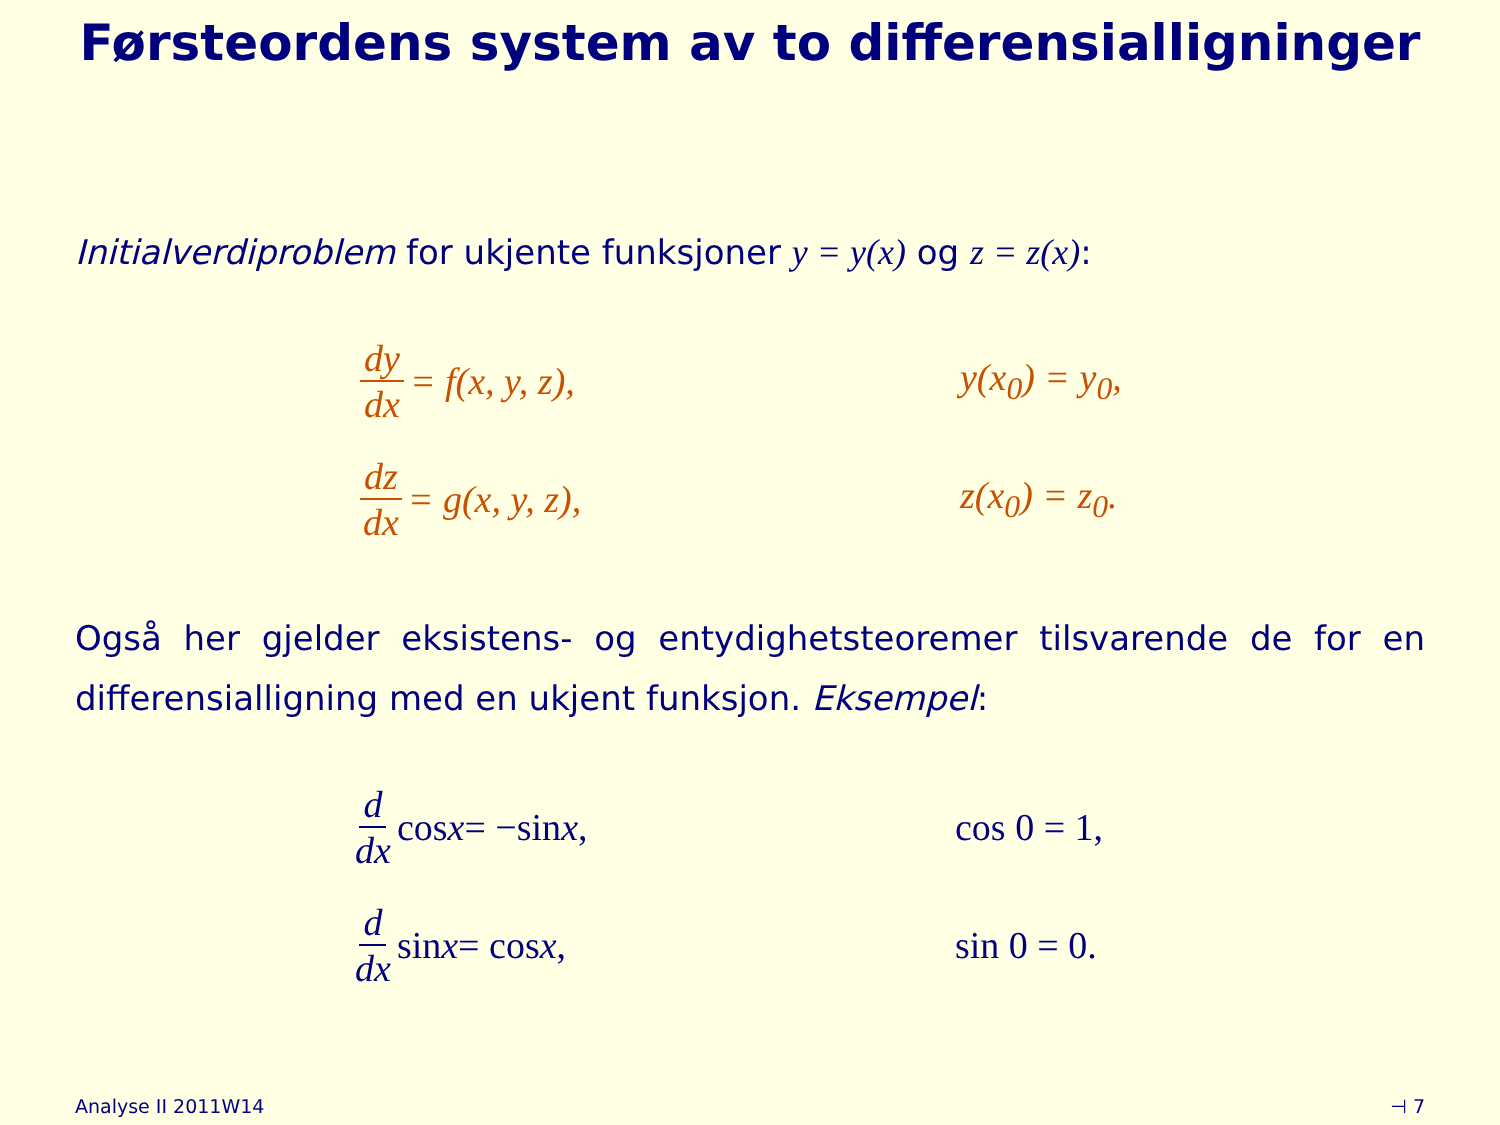Førsteordens system av to differensialligninger
Initialverdiproblem for ukjente funksjoner y = y(x) og z = z(x):
dy dx = f(x, y, z),
y(x<sub>0</sub>) = y<sub>0</sub>,
dz dx = g(x, y, z),
z(x<sub>0</sub>) = z<sub>0</sub>.
Også her gjelder eksistens- og entydighetsteoremer tilsvarende de for en differensialligning med en ukjent funksjon. Eksempel:
d dx cos x = −sin x,
cos 0 = 1,
d dx sin x = cos x,
sin 0 = 0.
Analyse II 2011W14 ⊣ 7